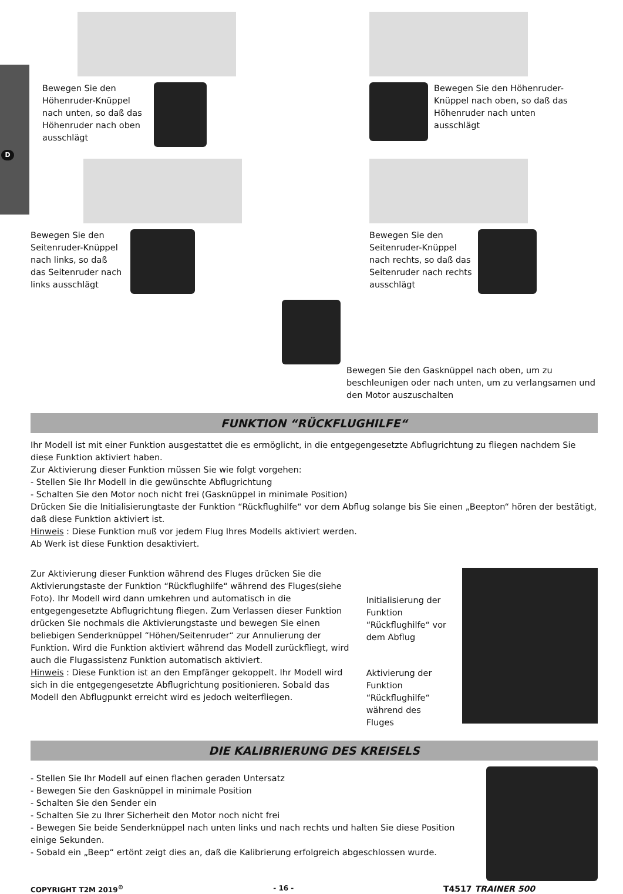D
Bewegen Sie den Höhenruder-Knüppel nach unten, so daß das Höhenruder nach oben ausschlägt
Bewegen Sie den Höhenruder-Knüppel nach oben, so daß das Höhenruder nach unten ausschlägt
Bewegen Sie den Seitenruder-Knüppel nach links, so daß das Seitenruder nach links ausschlägt
Bewegen Sie den Seitenruder-Knüppel nach rechts, so daß das Seitenruder nach rechts ausschlägt
Bewegen Sie den Gasknüppel nach oben, um zu beschleunigen oder nach unten, um zu verlangsamen und den Motor auszuschalten
FUNKTION “RÜCKFLUGHILFE“
Ihr Modell ist mit einer Funktion ausgestattet die es ermöglicht, in die entgegengesetzte Abflugrichtung zu fliegen nachdem Sie diese Funktion aktiviert haben.
Zur Aktivierung dieser Funktion müssen Sie wie folgt vorgehen:
- Stellen Sie Ihr Modell in die gewünschte Abflugrichtung
- Schalten Sie den Motor noch nicht frei (Gasknüppel in minimale Position)
Drücken Sie die Initialisierungtaste der Funktion “Rückflughilfe“ vor dem Abflug solange bis Sie einen „Beepton“ hören der bestätigt, daß diese Funktion aktiviert ist.
Hinweis : Diese Funktion muß vor jedem Flug Ihres Modells aktiviert werden.
Ab Werk ist diese Funktion desaktiviert.
Zur Aktivierung dieser Funktion während des Fluges drücken Sie die Aktivierungstaste der Funktion “Rückflughilfe“ während des Fluges(siehe Foto). Ihr Modell wird dann umkehren und automatisch in die entgegengesetzte Abflugrichtung fliegen. Zum Verlassen dieser Funktion drücken Sie nochmals die Aktivierungstaste und bewegen Sie einen beliebigen Senderknüppel “Höhen/Seitenruder“ zur Annulierung der Funktion. Wird die Funktion aktiviert während das Modell zurückfliegt, wird auch die Flugassistenz Funktion automatisch aktiviert.
Hinweis : Diese Funktion ist an den Empfänger gekoppelt. Ihr Modell wird sich in die entgegengesetzte Abflugrichtung positionieren. Sobald das Modell den Abflugpunkt erreicht wird es jedoch weiterfliegen.
Initialisierung der Funktion “Rückflughilfe“ vor dem Abflug
Aktivierung der Funktion “Rückflughilfe“ während des Fluges
DIE KALIBRIERUNG DES KREISELS
- Stellen Sie Ihr Modell auf einen flachen geraden Untersatz
- Bewegen Sie den Gasknüppel in minimale Position
- Schalten Sie den Sender ein
- Schalten Sie zu Ihrer Sicherheit den Motor noch nicht frei
- Bewegen Sie beide Senderknüppel nach unten links und nach rechts und halten Sie diese Position einige Sekunden.
- Sobald ein „Beep“ ertönt zeigt dies an, daß die Kalibrierung erfolgreich abgeschlossen wurde.
COPYRIGHT T2M 2019<sup>©</sup> - 16 - T4517 TRAINER 500